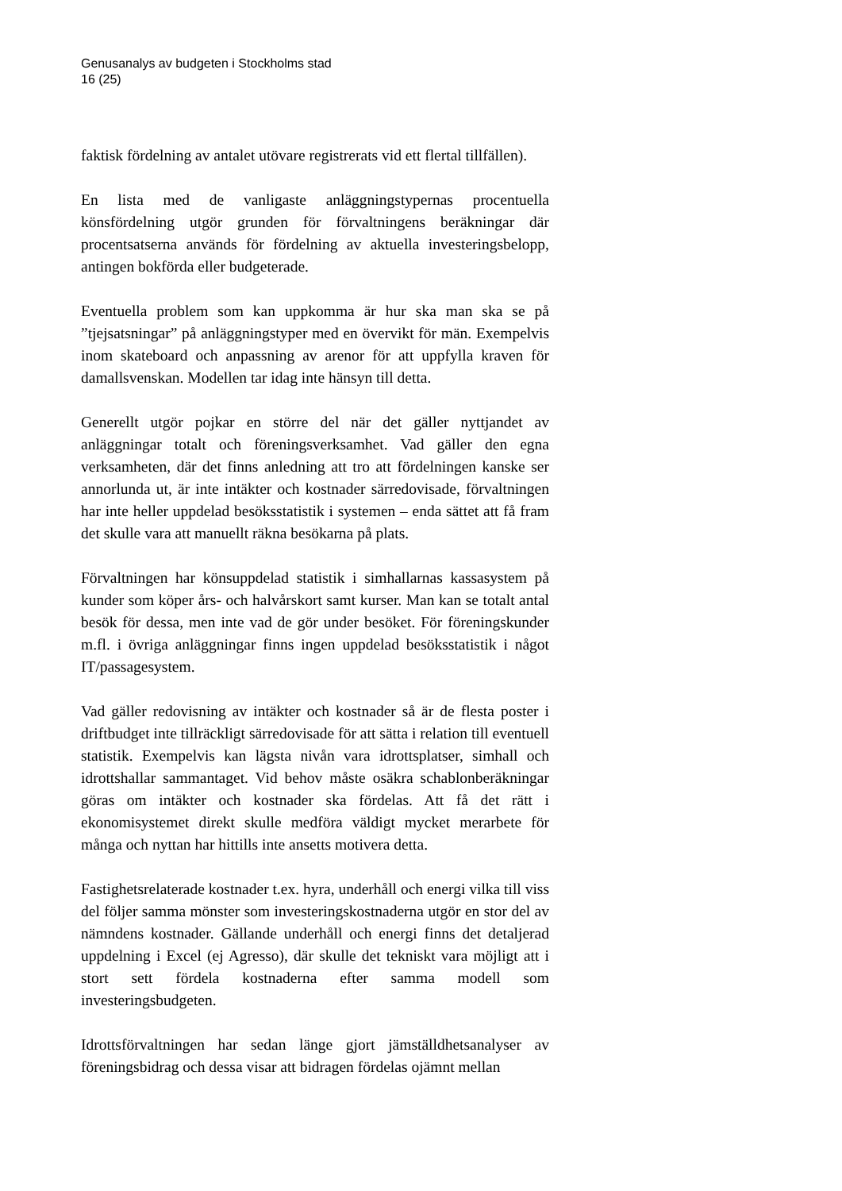Genusanalys av budgeten i Stockholms stad
16 (25)
faktisk fördelning av antalet utövare registrerats vid ett flertal tillfällen).
En lista med de vanligaste anläggningstypernas procentuella könsfördelning utgör grunden för förvaltningens beräkningar där procentsatserna används för fördelning av aktuella investeringsbelopp, antingen bokförda eller budgeterade.
Eventuella problem som kan uppkomma är hur ska man ska se på ”tjejsatsningar” på anläggningstyper med en övervikt för män. Exempelvis inom skateboard och anpassning av arenor för att uppfylla kraven för damallsvenskan. Modellen tar idag inte hänsyn till detta.
Generellt utgör pojkar en större del när det gäller nyttjandet av anläggningar totalt och föreningsverksamhet. Vad gäller den egna verksamheten, där det finns anledning att tro att fördelningen kanske ser annorlunda ut, är inte intäkter och kostnader särredovisade, förvaltningen har inte heller uppdelad besöksstatistik i systemen – enda sättet att få fram det skulle vara att manuellt räkna besökarna på plats.
Förvaltningen har könsuppdelad statistik i simhallarnas kassasystem på kunder som köper års- och halvårskort samt kurser. Man kan se totalt antal besök för dessa, men inte vad de gör under besöket. För föreningskunder m.fl. i övriga anläggningar finns ingen uppdelad besöksstatistik i något IT/passagesystem.
Vad gäller redovisning av intäkter och kostnader så är de flesta poster i driftbudget inte tillräckligt särredovisade för att sätta i relation till eventuell statistik. Exempelvis kan lägsta nivån vara idrottsplatser, simhall och idrottshallar sammantaget. Vid behov måste osäkra schablonberäkningar göras om intäkter och kostnader ska fördelas. Att få det rätt i ekonomisystemet direkt skulle medföra väldigt mycket merarbete för många och nyttan har hittills inte ansetts motivera detta.
Fastighetsrelaterade kostnader t.ex. hyra, underhåll och energi vilka till viss del följer samma mönster som investeringskostnaderna utgör en stor del av nämndens kostnader. Gällande underhåll och energi finns det detaljerad uppdelning i Excel (ej Agresso), där skulle det tekniskt vara möjligt att i stort sett fördela kostnaderna efter samma modell som investeringsbudgeten.
Idrottsförvaltningen har sedan länge gjort jämställdhetsanalyser av föreningsbidrag och dessa visar att bidragen fördelas ojämnt mellan